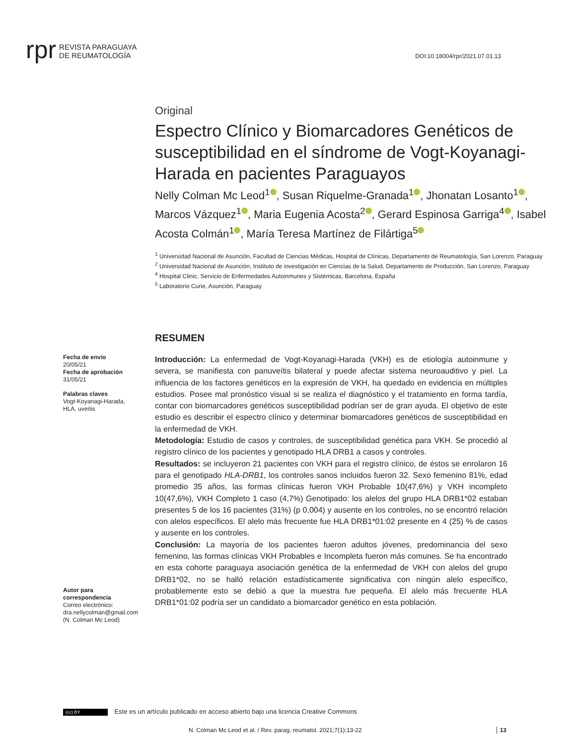rpr REVISTA PARAGUAYA
DE REUMATOLOGÍA
DOI:10.18004/rpr/2021.07.01.13
Original
Espectro Clínico y Biomarcadores Genéticos de susceptibilidad en el síndrome de Vogt-Koyanagi-Harada en pacientes Paraguayos
Nelly Colman Mc Leod<sup>1</sup> , Susan Riquelme-Granada<sup>1</sup> , Jhonatan Losanto<sup>1</sup> , Marcos Vázquez<sup>1</sup> , Maria Eugenia Acosta<sup>2</sup> , Gerard Espinosa Garriga<sup>4</sup> , Isabel Acosta Colmán<sup>1</sup> , María Teresa Martínez de Filártiga<sup>5</sup>
<sup>1</sup> Universidad Nacional de Asunción, Facultad de Ciencias Médicas, Hospital de Clínicas, Departamento de Reumatología, San Lorenzo, Paraguay
<sup>2</sup> Universidad Nacional de Asunción, Instituto de investigación en Ciencias de la Salud, Departamento de Producción, San Lorenzo, Paraguay
<sup>4</sup> Hospital Clinic, Servicio de Enfermedades Autoinmunes y Sistémicas, Barcelona, España
<sup>5</sup> Laboratorio Curie, Asunción, Paraguay
RESUMEN
Fecha de envío
20/05/21
Fecha de aprobación
31/05/21
Palabras claves
Vogt-Koyanagi-Harada, HLA, uveítis
Autor para correspondencia
Correo electrónico: dra.nellycolman@gmail.com
(N. Colman Mc Leod)
Introducción: La enfermedad de Vogt-Koyanagi-Harada (VKH) es de etiología autoinmune y severa, se manifiesta con panuveítis bilateral y puede afectar sistema neuroauditivo y piel. La influencia de los factores genéticos en la expresión de VKH, ha quedado en evidencia en múltiples estudios. Posee mal pronóstico visual si se realiza el diagnóstico y el tratamiento en forma tardía, contar con biomarcadores genéticos susceptibilidad podrían ser de gran ayuda. El objetivo de este estudio es describir el espectro clínico y determinar biomarcadores genéticos de susceptibilidad en la enfermedad de VKH.
Metodología: Estudio de casos y controles, de susceptibilidad genética para VKH. Se procedió al registro clínico de los pacientes y genotipado HLA DRB1 a casos y controles.
Resultados: se incluyeron 21 pacientes con VKH para el registro clínico, de éstos se enrolaron 16 para el genotipado HLA-DRB1, los controles sanos incluidos fueron 32. Sexo femenino 81%, edad promedio 35 años, las formas clínicas fueron VKH Probable 10(47,6%) y VKH incompleto 10(47,6%), VKH Completo 1 caso (4,7%) Genotipado: los alelos del grupo HLA DRB1*02 estaban presentes 5 de los 16 pacientes (31%) (p 0,004) y ausente en los controles, no se encontró relación con alelos específicos. El alelo más frecuente fue HLA DRB1*01:02 presente en 4 (25) % de casos y ausente en los controles.
Conclusión: La mayoría de los pacientes fueron adultos jóvenes, predominancia del sexo femenino, las formas clínicas VKH Probables e Incompleta fueron más comunes. Se ha encontrado en esta cohorte paraguaya asociación genética de la enfermedad de VKH con alelos del grupo DRB1*02, no se halló relación estadísticamente significativa con ningún alelo específico, probablemente esto se debió a que la muestra fue pequeña. El alelo más frecuente HLA DRB1*01:02 podría ser un candidato a biomarcador genético en esta población.
(cc) BY Este es un artículo publicado en acceso abierto bajo una licencia Creative Commons
N. Colman Mc Leod et al. / Rev. parag. reumatol. 2021;7(1):13-22 13